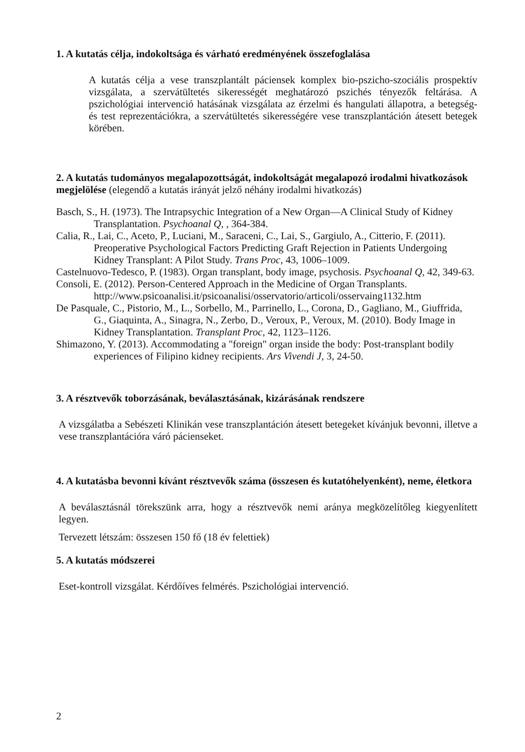1. A kutatás célja, indokoltsága és várható eredményének összefoglalása
A kutatás célja a vese transzplantált páciensek komplex bio-pszicho-szociális prospektív vizsgálata, a szervátültetés sikerességét meghatározó pszichés tényezők feltárása. A pszichológiai intervenció hatásának vizsgálata az érzelmi és hangulati állapotra, a betegség- és test reprezentációkra, a szervátültetés sikerességére vese transzplantáción átesett betegek körében.
2. A kutatás tudományos megalapozottságát, indokoltságát megalapozó irodalmi hivatkozások megjelölése (elegendő a kutatás irányát jelző néhány irodalmi hivatkozás)
Basch, S., H. (1973). The Intrapsychic Integration of a New Organ—A Clinical Study of Kidney Transplantation. Psychoanal Q, , 364-384.
Calia, R., Lai, C., Aceto, P., Luciani, M., Saraceni, C., Lai, S., Gargiulo, A., Citterio, F. (2011). Preoperative Psychological Factors Predicting Graft Rejection in Patients Undergoing Kidney Transplant: A Pilot Study. Trans Proc, 43, 1006–1009.
Castelnuovo-Tedesco, P. (1983). Organ transplant, body image, psychosis. Psychoanal Q, 42, 349-63.
Consoli, E. (2012). Person-Centered Approach in the Medicine of Organ Transplants.
http://www.psicoanalisi.it/psicoanalisi/osservatorio/articoli/osservaing1132.htm
De Pasquale, C., Pistorio, M., L., Sorbello, M., Parrinello, L., Corona, D., Gagliano, M., Giuffrida, G., Giaquinta, A., Sinagra, N., Zerbo, D., Veroux, P., Veroux, M. (2010). Body Image in Kidney Transplantation. Transplant Proc, 42, 1123–1126.
Shimazono, Y. (2013). Accommodating a "foreign" organ inside the body: Post-transplant bodily experiences of Filipino kidney recipients. Ars Vivendi J, 3, 24-50.
3. A résztvevők toborzásának, beválasztásának, kizárásának rendszere
A vizsgálatba a Sebészeti Klinikán vese transzplantáción átesett betegeket kívánjuk bevonni, illetve a vese transzplantációra váró pácienseket.
4. A kutatásba bevonni kívánt résztvevők száma (összesen és kutatóhelyenként), neme, életkora
A beválasztásnál törekszünk arra, hogy a résztvevők nemi aránya megközelítőleg kiegyenlített legyen.
Tervezett létszám: összesen 150 fő (18 év felettiek)
5. A kutatás módszerei
Eset-kontroll vizsgálat. Kérdőíves felmérés. Pszichológiai intervenció.
2